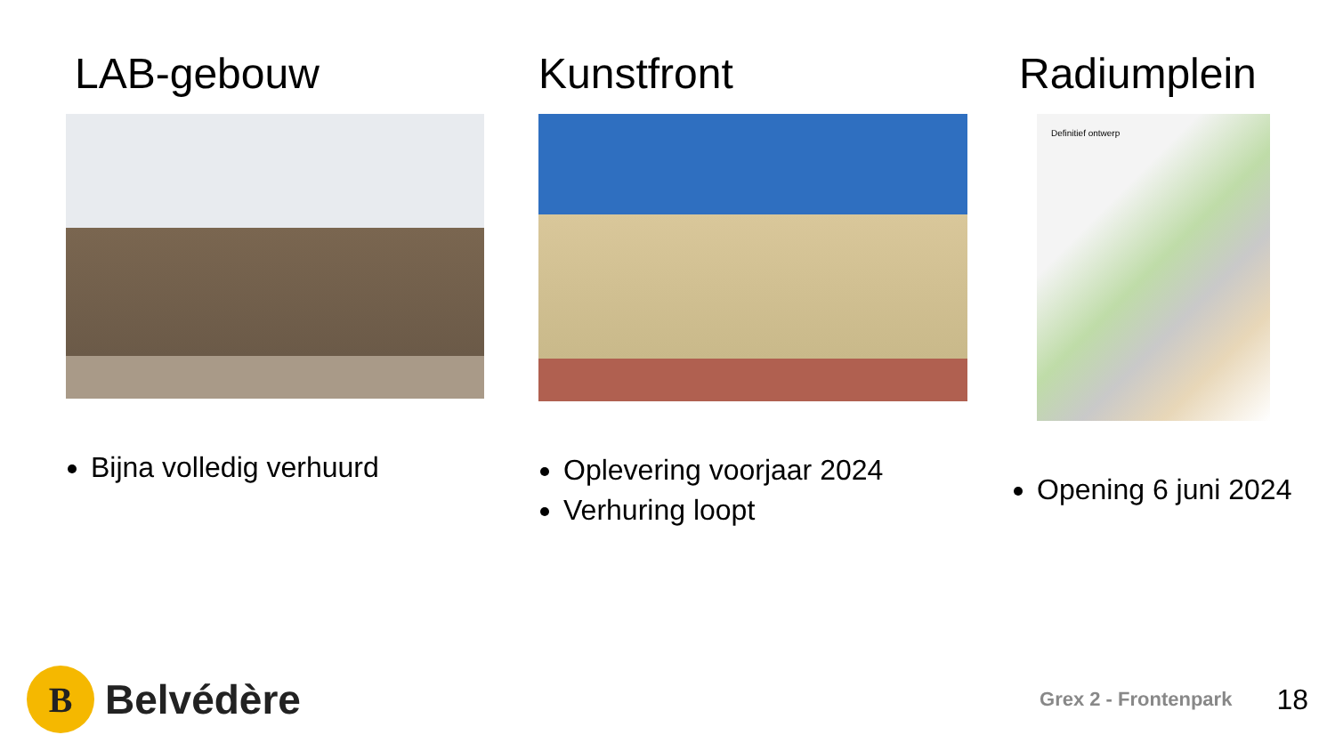LAB-gebouw
Bijna volledig verhuurd
Kunstfront
Oplevering voorjaar 2024
Verhuring loopt
Radiumplein
Definitief ontwerp
Opening 6 juni 2024
B
Belvédère
Grex 2 - Frontenpark 18